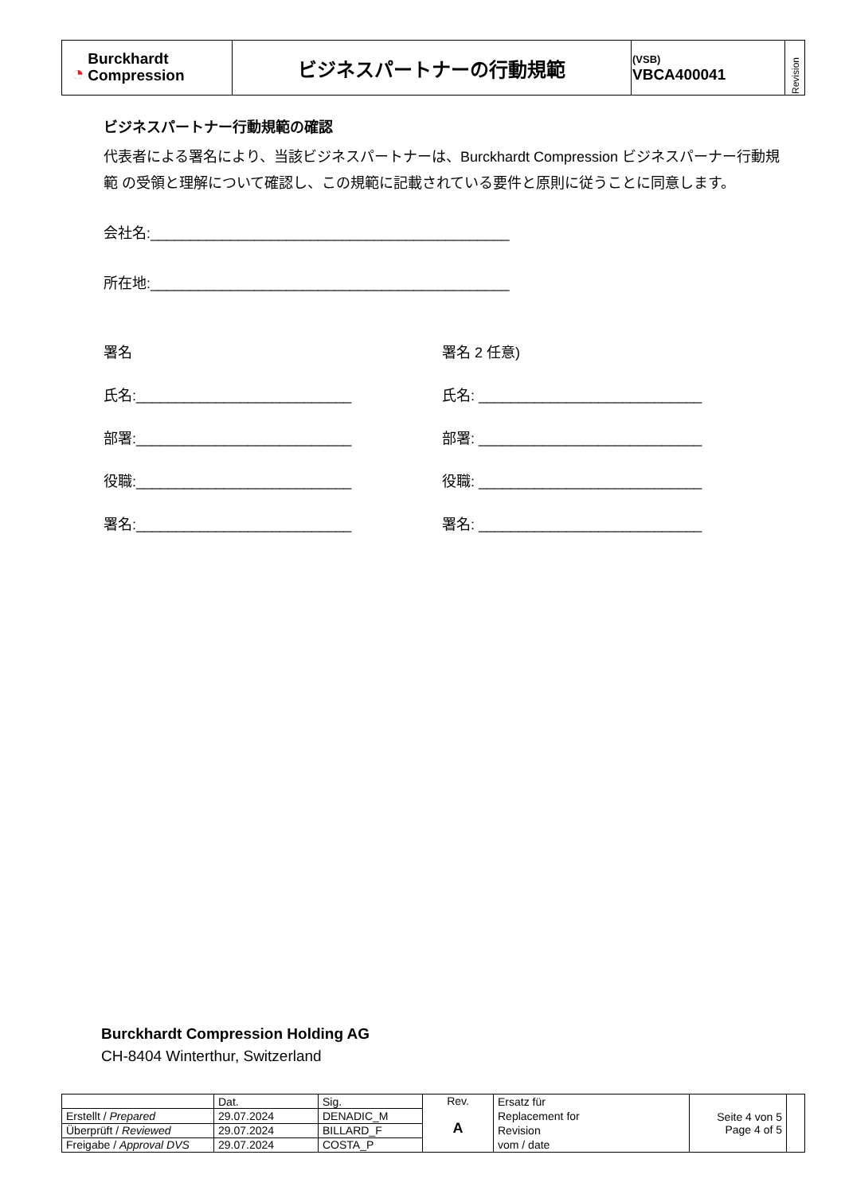| ◔ Burckhardt Compression | ビジネスパートナーの行動規範 | (VSB) VBCA400041 | Revision |
ビジネスパートナー行動規範の確認
代表者による署名により、当該ビジネスパートナーは、Burckhardt Compression ビジネスパーナー行動規範 の受領と理解について確認し、この規範に記載されている要件と原則に従うことに同意します。
会社名:_____________________________________________
所在地:_____________________________________________
署名 署名 2 任意)
氏名:___________________________ 氏名: ____________________________
部署:___________________________ 部署: ____________________________
役職:___________________________ 役職: ____________________________
署名:___________________________ 署名: ____________________________
Burckhardt Compression Holding AG
CH-8404 Winterthur, Switzerland
| | Dat. | Sig. | Rev. A | Ersatz für Replacement for Revision vom / date | Seite 4 von 5 Page 4 of 5 | |
| Erstellt / Prepared | 29.07.2024 | DENADIC_M | | | | |
| Überprüft / Reviewed | 29.07.2024 | BILLARD_F | | | | |
| Freigabe / Approval DVS | 29.07.2024 | COSTA_P | | | | |